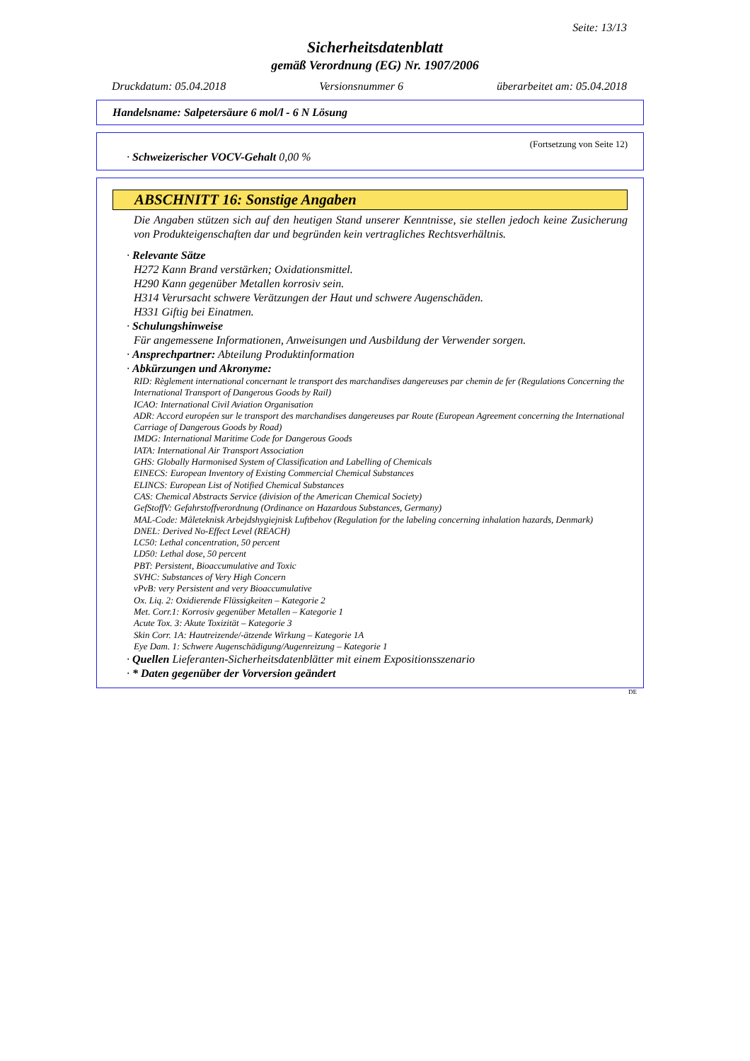Seite: 13/13
Sicherheitsdatenblatt
gemäß Verordnung (EG) Nr. 1907/2006
Druckdatum: 05.04.2018 Versionsnummer 6 überarbeitet am: 05.04.2018
Handelsname: Salpetersäure 6 mol/l - 6 N Lösung
(Fortsetzung von Seite 12)
· Schweizerischer VOCV-Gehalt 0,00 %
ABSCHNITT 16: Sonstige Angaben
Die Angaben stützen sich auf den heutigen Stand unserer Kenntnisse, sie stellen jedoch keine Zusicherung von Produkteigenschaften dar und begründen kein vertragliches Rechtsverhältnis.
· Relevante Sätze
H272 Kann Brand verstärken; Oxidationsmittel.
H290 Kann gegenüber Metallen korrosiv sein.
H314 Verursacht schwere Verätzungen der Haut und schwere Augenschäden.
H331 Giftig bei Einatmen.
· Schulungshinweise
Für angemessene Informationen, Anweisungen und Ausbildung der Verwender sorgen.
· Ansprechpartner: Abteilung Produktinformation
· Abkürzungen und Akronyme:
RID: Règlement international concernant le transport des marchandises dangereuses par chemin de fer (Regulations Concerning the International Transport of Dangerous Goods by Rail)
ICAO: International Civil Aviation Organisation
ADR: Accord européen sur le transport des marchandises dangereuses par Route (European Agreement concerning the International Carriage of Dangerous Goods by Road)
IMDG: International Maritime Code for Dangerous Goods
IATA: International Air Transport Association
GHS: Globally Harmonised System of Classification and Labelling of Chemicals
EINECS: European Inventory of Existing Commercial Chemical Substances
ELINCS: European List of Notified Chemical Substances
CAS: Chemical Abstracts Service (division of the American Chemical Society)
GefStoffV: Gefahrstoffverordnung (Ordinance on Hazardous Substances, Germany)
MAL-Code: Måleteknisk Arbejdshygiejnisk Luftbehov (Regulation for the labeling concerning inhalation hazards, Denmark)
DNEL: Derived No-Effect Level (REACH)
LC50: Lethal concentration, 50 percent
LD50: Lethal dose, 50 percent
PBT: Persistent, Bioaccumulative and Toxic
SVHC: Substances of Very High Concern
vPvB: very Persistent and very Bioaccumulative
Ox. Liq. 2: Oxidierende Flüssigkeiten – Kategorie 2
Met. Corr.1: Korrosiv gegenüber Metallen – Kategorie 1
Acute Tox. 3: Akute Toxizität – Kategorie 3
Skin Corr. 1A: Hautreizende/-ätzende Wirkung – Kategorie 1A
Eye Dam. 1: Schwere Augenschädigung/Augenreizung – Kategorie 1
· Quellen Lieferanten-Sicherheitsdatenblätter mit einem Expositionsszenario
· * Daten gegenüber der Vorversion geändert
DE